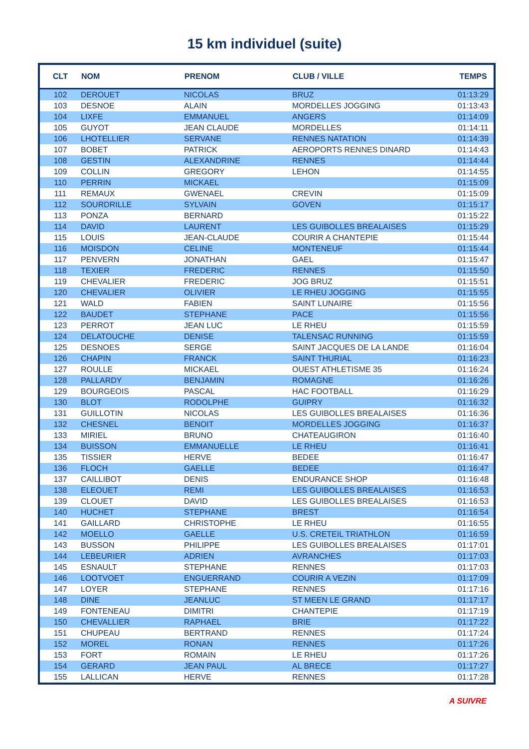15 km individuel (suite)
| CLT | NOM | PRENOM | CLUB / VILLE | TEMPS |
| --- | --- | --- | --- | --- |
| 102 | DEROUET | NICOLAS | BRUZ | 01:13:29 |
| 103 | DESNOE | ALAIN | MORDELLES JOGGING | 01:13:43 |
| 104 | LIXFE | EMMANUEL | ANGERS | 01:14:09 |
| 105 | GUYOT | JEAN CLAUDE | MORDELLES | 01:14:11 |
| 106 | LHOTELLIER | SERVANE | RENNES NATATION | 01:14:39 |
| 107 | BOBET | PATRICK | AEROPORTS RENNES DINARD | 01:14:43 |
| 108 | GESTIN | ALEXANDRINE | RENNES | 01:14:44 |
| 109 | COLLIN | GREGORY | LEHON | 01:14:55 |
| 110 | PERRIN | MICKAEL | | 01:15:09 |
| 111 | REMAUX | GWENAEL | CREVIN | 01:15:09 |
| 112 | SOURDRILLE | SYLVAIN | GOVEN | 01:15:17 |
| 113 | PONZA | BERNARD | | 01:15:22 |
| 114 | DAVID | LAURENT | LES GUIBOLLES BREALAISES | 01:15:29 |
| 115 | LOUIS | JEAN-CLAUDE | COURIR A CHANTEPIE | 01:15:44 |
| 116 | MOISDON | CELINE | MONTENEUF | 01:15:44 |
| 117 | PENVERN | JONATHAN | GAEL | 01:15:47 |
| 118 | TEXIER | FREDERIC | RENNES | 01:15:50 |
| 119 | CHEVALIER | FREDERIC | JOG BRUZ | 01:15:51 |
| 120 | CHEVALIER | OLIVIER | LE RHEU JOGGING | 01:15:55 |
| 121 | WALD | FABIEN | SAINT LUNAIRE | 01:15:56 |
| 122 | BAUDET | STEPHANE | PACE | 01:15:56 |
| 123 | PERROT | JEAN LUC | LE RHEU | 01:15:59 |
| 124 | DELATOUCHE | DENISE | TALENSAC RUNNING | 01:15:59 |
| 125 | DESNOES | SERGE | SAINT JACQUES DE LA LANDE | 01:16:04 |
| 126 | CHAPIN | FRANCK | SAINT THURIAL | 01:16:23 |
| 127 | ROULLE | MICKAEL | OUEST ATHLETISME 35 | 01:16:24 |
| 128 | PALLARDY | BENJAMIN | ROMAGNE | 01:16:26 |
| 129 | BOURGEOIS | PASCAL | HAC FOOTBALL | 01:16:29 |
| 130 | BLOT | RODOLPHE | GUIPRY | 01:16:32 |
| 131 | GUILLOTIN | NICOLAS | LES GUIBOLLES BREALAISES | 01:16:36 |
| 132 | CHESNEL | BENOIT | MORDELLES JOGGING | 01:16:37 |
| 133 | MIRIEL | BRUNO | CHATEAUGIRON | 01:16:40 |
| 134 | BUISSON | EMMANUELLE | LE RHEU | 01:16:41 |
| 135 | TISSIER | HERVE | BEDEE | 01:16:47 |
| 136 | FLOCH | GAELLE | BEDEE | 01:16:47 |
| 137 | CAILLIBOT | DENIS | ENDURANCE SHOP | 01:16:48 |
| 138 | ELEOUET | REMI | LES GUIBOLLES BREALAISES | 01:16:53 |
| 139 | CLOUET | DAVID | LES GUIBOLLES BREALAISES | 01:16:53 |
| 140 | HUCHET | STEPHANE | BREST | 01:16:54 |
| 141 | GAILLARD | CHRISTOPHE | LE RHEU | 01:16:55 |
| 142 | MOELLO | GAELLE | U.S. CRETEIL TRIATHLON | 01:16:59 |
| 143 | BUSSON | PHILIPPE | LES GUIBOLLES BREALAISES | 01:17:01 |
| 144 | LEBEURIER | ADRIEN | AVRANCHES | 01:17:03 |
| 145 | ESNAULT | STEPHANE | RENNES | 01:17:03 |
| 146 | LOOTVOET | ENGUERRAND | COURIR A VEZIN | 01:17:09 |
| 147 | LOYER | STEPHANE | RENNES | 01:17:16 |
| 148 | DINE | JEANLUC | ST MEEN LE GRAND | 01:17:17 |
| 149 | FONTENEAU | DIMITRI | CHANTEPIE | 01:17:19 |
| 150 | CHEVALLIER | RAPHAEL | BRIE | 01:17:22 |
| 151 | CHUPEAU | BERTRAND | RENNES | 01:17:24 |
| 152 | MOREL | RONAN | RENNES | 01:17:26 |
| 153 | FORT | ROMAIN | LE RHEU | 01:17:26 |
| 154 | GERARD | JEAN PAUL | AL BRECE | 01:17:27 |
| 155 | LALLICAN | HERVE | RENNES | 01:17:28 |
A SUIVRE